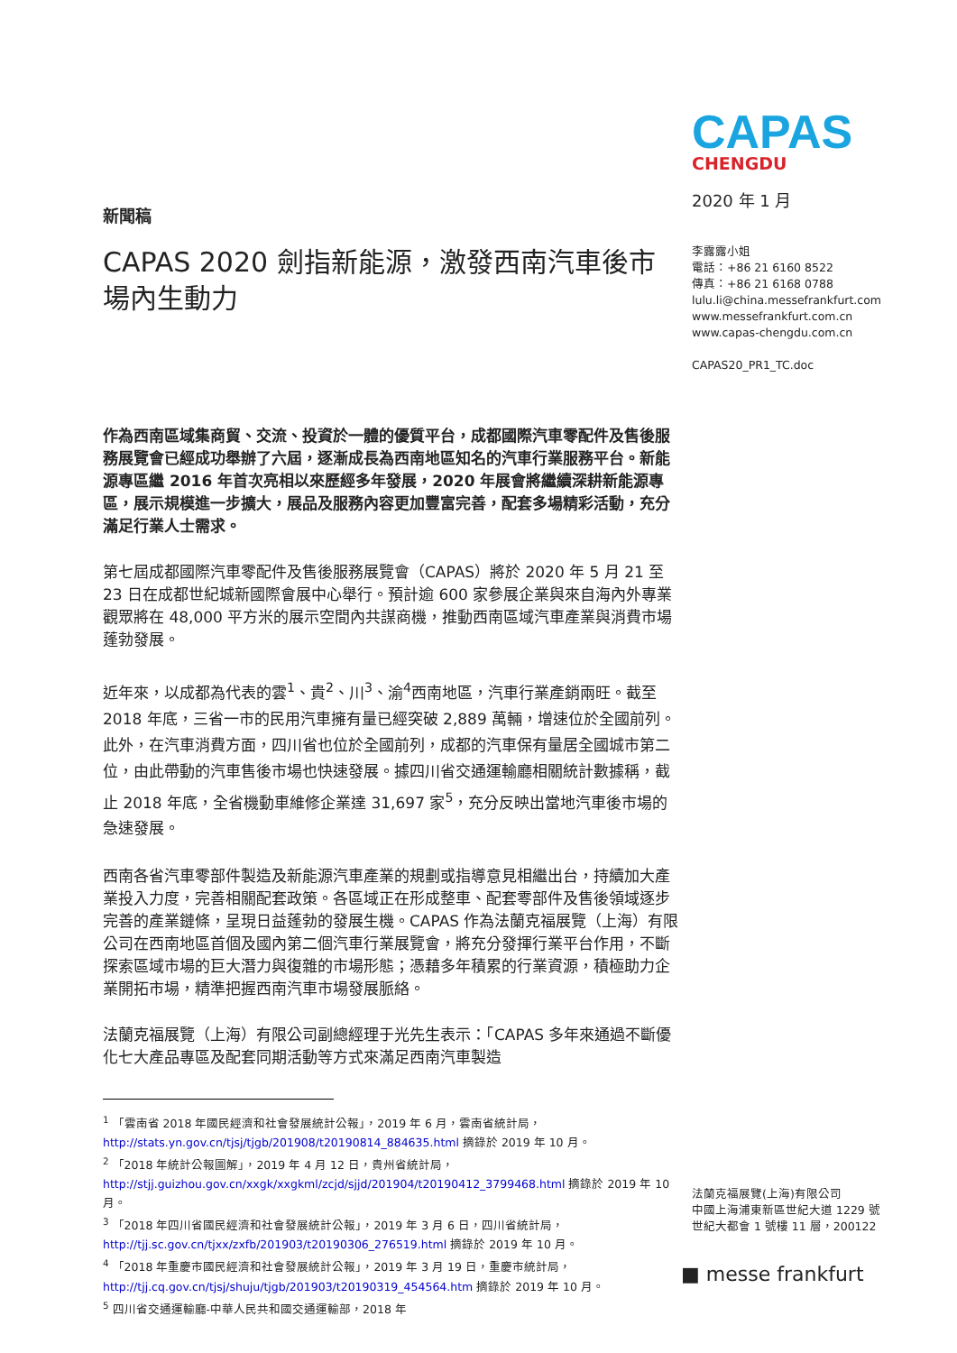CAPAS
CHENGDU
2020 年 1 月
李露露小姐
電話：+86 21 6160 8522
傳真：+86 21 6168 0788
lulu.li@china.messefrankfurt.com
www.messefrankfurt.com.cn
www.capas-chengdu.com.cn
CAPAS20_PR1_TC.doc
新聞稿
CAPAS 2020 劍指新能源，激發西南汽車後市場內生動力
作為西南區域集商貿、交流、投資於一體的優質平台，成都國際汽車零配件及售後服務展覽會已經成功舉辦了六屆，逐漸成長為西南地區知名的汽車行業服務平台。新能源專區繼 2016 年首次亮相以來歷經多年發展，2020 年展會將繼續深耕新能源專區，展示規模進一步擴大，展品及服務內容更加豐富完善，配套多場精彩活動，充分滿足行業人士需求。
第七屆成都國際汽車零配件及售後服務展覽會（CAPAS）將於 2020 年 5 月 21 至 23 日在成都世紀城新國際會展中心舉行。預計逾 600 家參展企業與來自海內外專業觀眾將在 48,000 平方米的展示空間內共謀商機，推動西南區域汽車產業與消費市場蓬勃發展。
近年來，以成都為代表的雲<sup>1</sup>、貴<sup>2</sup>、川<sup>3</sup>、渝<sup>4</sup>西南地區，汽車行業產銷兩旺。截至 2018 年底，三省一市的民用汽車擁有量已經突破 2,889 萬輛，增速位於全國前列。此外，在汽車消費方面，四川省也位於全國前列，成都的汽車保有量居全國城市第二位，由此帶動的汽車售後市場也快速發展。據四川省交通運輸廳相關統計數據稱，截止 2018 年底，全省機動車維修企業達 31,697 家<sup>5</sup>，充分反映出當地汽車後市場的急速發展。
西南各省汽車零部件製造及新能源汽車產業的規劃或指導意見相繼出台，持續加大產業投入力度，完善相關配套政策。各區域正在形成整車、配套零部件及售後領域逐步完善的產業鏈條，呈現日益蓬勃的發展生機。CAPAS 作為法蘭克福展覽（上海）有限公司在西南地區首個及國內第二個汽車行業展覽會，將充分發揮行業平台作用，不斷探索區域市場的巨大潛力與復雜的市場形態；憑藉多年積累的行業資源，積極助力企業開拓市場，精準把握西南汽車市場發展脈絡。
法蘭克福展覽（上海）有限公司副總經理于光先生表示：「CAPAS 多年來通過不斷優化七大產品專區及配套同期活動等方式來滿足西南汽車製造
<sup>1</sup> 「雲南省 2018 年國民經濟和社會發展統計公報」，2019 年 6 月，雲南省統計局，http://stats.yn.gov.cn/tjsj/tjgb/201908/t20190814_884635.html 摘錄於 2019 年 10 月。
<sup>2</sup> 「2018 年統計公報圖解」，2019 年 4 月 12 日，貴州省統計局，http://stjj.guizhou.gov.cn/xxgk/xxgkml/zcjd/sjjd/201904/t20190412_3799468.html 摘錄於 2019 年 10 月。
<sup>3</sup> 「2018 年四川省國民經濟和社會發展統計公報」，2019 年 3 月 6 日，四川省統計局，http://tjj.sc.gov.cn/tjxx/zxfb/201903/t20190306_276519.html 摘錄於 2019 年 10 月。
<sup>4</sup> 「2018 年重慶市國民經濟和社會發展統計公報」，2019 年 3 月 19 日，重慶市統計局，http://tjj.cq.gov.cn/tjsj/shuju/tjgb/201903/t20190319_454564.htm 摘錄於 2019 年 10 月。
<sup>5</sup> 四川省交通運輸廳-中華人民共和國交通運輸部，2018 年
法蘭克福展覽(上海)有限公司
中國上海浦東新區世紀大道 1229 號
世紀大都會 1 號樓 11 層，200122
■ messe frankfurt